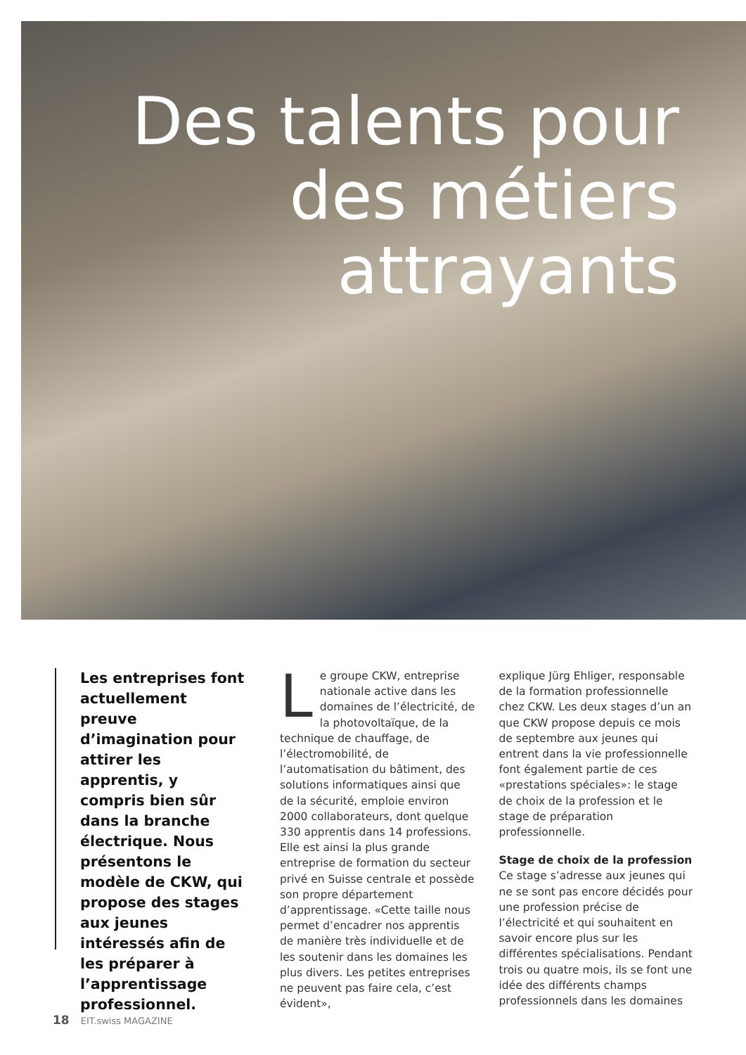Des talents pour
des métiers
attrayants
Les entreprises font actuellement preuve d’imagination pour attirer les apprentis, y compris bien sûr dans la branche électrique. Nous présentons le modèle de CKW, qui propose des stages aux jeunes intéressés afin de les préparer à l’apprentissage professionnel.
Le groupe CKW, entreprise nationale active dans les domaines de l’électricité, de la photovoltaïque, de la technique de chauffage, de l’électro­mobilité, de l’automatisation du bâtiment, des solutions informatiques ainsi que de la sécurité, emploie environ 2000 collaborateurs, dont quelque 330 apprentis dans 14 professions. Elle est ainsi la plus grande entreprise de formation du secteur privé en Suisse centrale et possède son propre département d’apprentissage. «Cette taille nous permet d’encadrer nos apprentis de manière très individuelle et de les soutenir dans les domaines les plus divers. Les petites entreprises ne peuvent pas faire cela, c’est évident»,
explique Jürg Ehliger, responsable de la formation professionnelle chez CKW. Les deux stages d’un an que CKW propose depuis ce mois de septembre aux jeunes qui entrent dans la vie professionnelle font également partie de ces «prestations spéciales»: le stage de choix de la profession et le stage de préparation professionnelle.
Stage de choix de la profession
Ce stage s’adresse aux jeunes qui ne se sont pas encore décidés pour une profession précise de l’électricité et qui souhaitent en savoir encore plus sur les différentes spécialisations. Pendant trois ou quatre mois, ils se font une idée des différents champs professionnels dans les domaines
18 EIT.swiss MAGAZINE